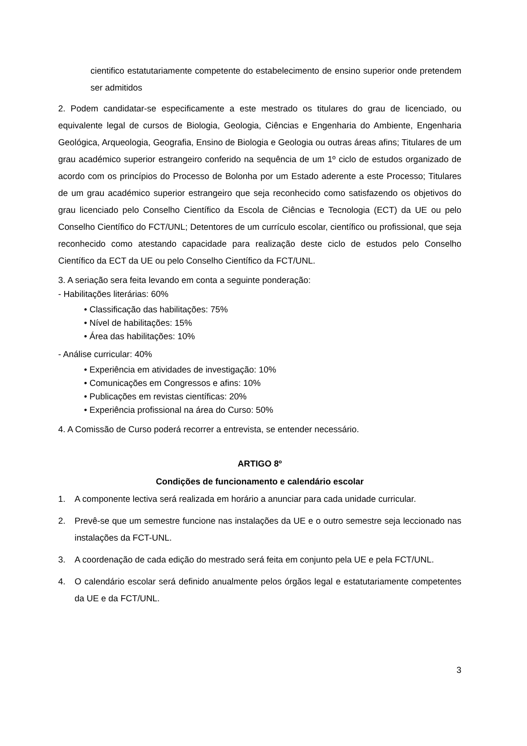cientifico estatutariamente competente do estabelecimento de ensino superior onde pretendem ser admitidos
2. Podem candidatar-se especificamente a este mestrado os titulares do grau de licenciado, ou equivalente legal de cursos de Biologia, Geologia, Ciências e Engenharia do Ambiente, Engenharia Geológica, Arqueologia, Geografia, Ensino de Biologia e Geologia ou outras áreas afins; Titulares de um grau académico superior estrangeiro conferido na sequência de um 1º ciclo de estudos organizado de acordo com os princípios do Processo de Bolonha por um Estado aderente a este Processo; Titulares de um grau académico superior estrangeiro que seja reconhecido como satisfazendo os objetivos do grau licenciado pelo Conselho Científico da Escola de Ciências e Tecnologia (ECT) da UE ou pelo Conselho Científico do FCT/UNL; Detentores de um currículo escolar, científico ou profissional, que seja reconhecido como atestando capacidade para realização deste ciclo de estudos pelo Conselho Científico da ECT da UE ou pelo Conselho Científico da FCT/UNL.
3. A seriação sera feita levando em conta a seguinte ponderação:
- Habilitações literárias: 60%
• Classificação das habilitações: 75%
• Nível de habilitações: 15%
• Área das habilitações: 10%
- Análise curricular: 40%
• Experiência em atividades de investigação: 10%
• Comunicações em Congressos e afins: 10%
• Publicações em revistas científicas: 20%
• Experiência profissional na área do Curso: 50%
4. A Comissão de Curso poderá recorrer a entrevista, se entender necessário.
ARTIGO 8º
Condições de funcionamento e calendário escolar
1. A componente lectiva será realizada em horário a anunciar para cada unidade curricular.
2. Prevê-se que um semestre funcione nas instalações da UE e o outro semestre seja leccionado nas instalações da FCT-UNL.
3. A coordenação de cada edição do mestrado será feita em conjunto pela UE e pela FCT/UNL.
4. O calendário escolar será definido anualmente pelos órgãos legal e estatutariamente competentes da UE e da FCT/UNL.
3